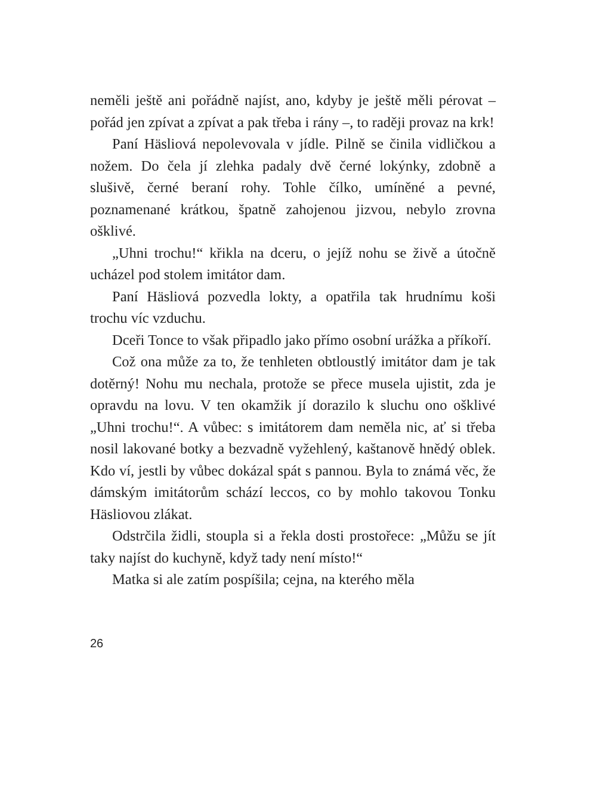neměli ještě ani pořádně najíst, ano, kdyby je ještě měli pérovat – pořád jen zpívat a zpívat a pak třeba i rány –, to raději provaz na krk!
Paní Häsliová nepolevovala v jídle. Pilně se činila vidličkou a nožem. Do čela jí zlehka padaly dvě černé lokýnky, zdobně a slušivě, černé beraní rohy. Tohle čílko, umíněné a pevné, poznamenané krátkou, špatně zahojenou jizvou, nebylo zrovna ošklivé.
„Uhni trochu!“ křikla na dceru, o jejíž nohu se živě a útočně ucházel pod stolem imitátor dam.
Paní Häsliová pozvedla lokty, a opatřila tak hrudnímu koši trochu víc vzduchu.
Dceři Tonce to však připadlo jako přímo osobní urážka a příkoří.
Což ona může za to, že tenhleten obtloustlý imitátor dam je tak dotěrný! Nohu mu nechala, protože se přece musela ujistit, zda je opravdu na lovu. V ten okamžik jí dorazilo k sluchu ono ošklivé „Uhni trochu!“. A vůbec: s imitátorem dam neměla nic, ať si třeba nosil lakované botky a bezvadně vyžehlený, kaštanově hnědý oblek. Kdo ví, jestli by vůbec dokázal spát s pannou. Byla to známá věc, že dámským imitátorům schází leccos, co by mohlo takovou Tonku Häsliovou zlákat.
Odstrčila židli, stoupla si a řekla dosti prostořece: „Můžu se jít taky najíst do kuchyně, když tady není místo!“
Matka si ale zatím pospíšila; cejna, na kterého měla
26